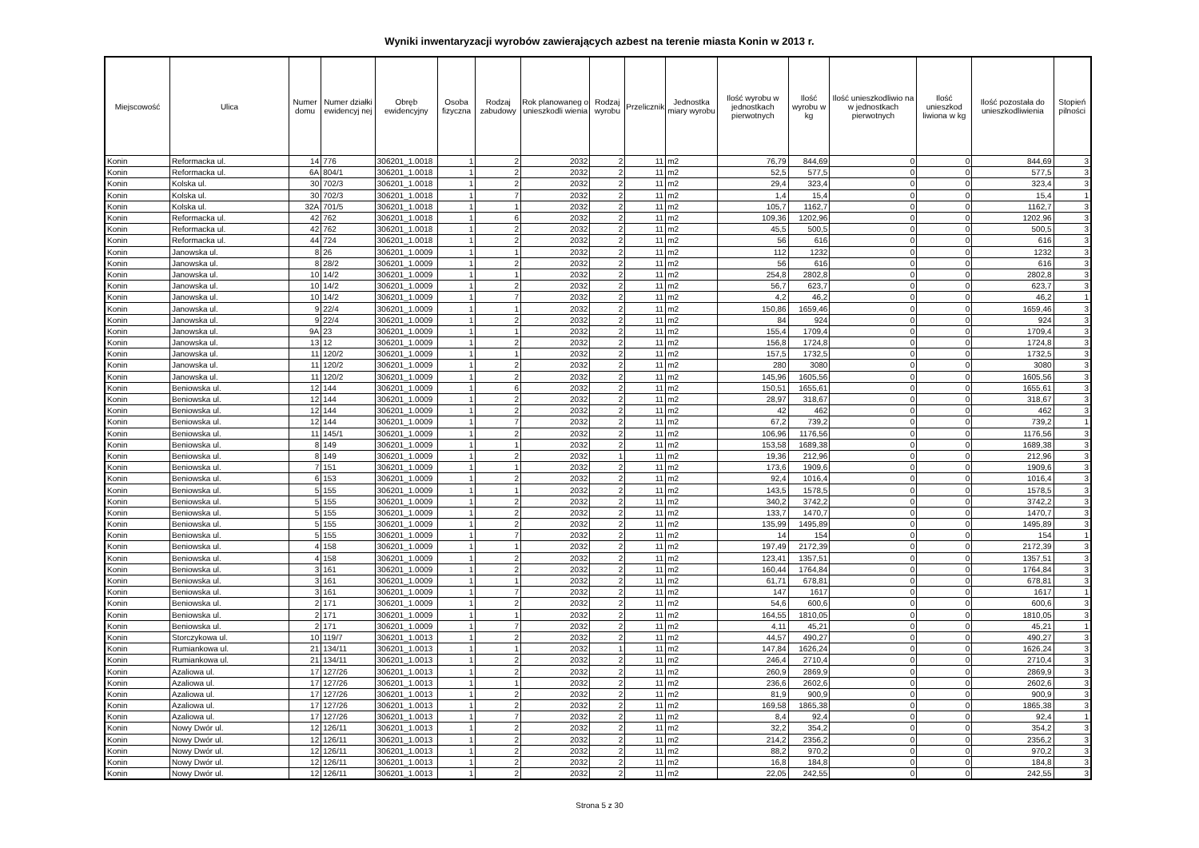Wyniki inwentaryzacji wyrobów zawierających azbest na terenie miasta Konin w 2013 r.
| Miejscowość | Ulica | Numer domu | Numer działki ewidencyj nej | Obręb ewidencyjny | Osoba fizyczna | Rodzaj zabudowy | Rok planowaneg o unieszkodli wienia | Rodzaj wyrobu | Przelicznik | Jednostka miary wyrobu | Ilość wyrobu w jednostkach pierwotnych | Ilość wyrobu w kg | Ilość unieszkodliwio na w jednostkach pierwotnych | Ilość unieszkod liwiona w kg | Ilość pozostała do unieszkodliwienia | Stopień pilności |
| --- | --- | --- | --- | --- | --- | --- | --- | --- | --- | --- | --- | --- | --- | --- | --- | --- |
| Konin | Reformacka ul. | 14 | 776 | 306201_1.0018 | 1 | 2 | 2032 | 2 | 11 | m2 | 76,79 | 844,69 | 0 | 0 | 844,69 | 3 |
| Konin | Reformacka ul. | 6A | 804/1 | 306201_1.0018 | 1 | 2 | 2032 | 2 | 11 | m2 | 52,5 | 577,5 | 0 | 0 | 577,5 | 3 |
| Konin | Kolska ul. | 30 | 702/3 | 306201_1.0018 | 1 | 2 | 2032 | 2 | 11 | m2 | 29,4 | 323,4 | 0 | 0 | 323,4 | 3 |
| Konin | Kolska ul. | 30 | 702/3 | 306201_1.0018 | 1 | 7 | 2032 | 2 | 11 | m2 | 1,4 | 15,4 | 0 | 0 | 15,4 | 1 |
| Konin | Kolska ul. | 32A | 701/5 | 306201_1.0018 | 1 | 1 | 2032 | 2 | 11 | m2 | 105,7 | 1162,7 | 0 | 0 | 1162,7 | 3 |
| Konin | Reformacka ul. | 42 | 762 | 306201_1.0018 | 1 | 6 | 2032 | 2 | 11 | m2 | 109,36 | 1202,96 | 0 | 0 | 1202,96 | 3 |
| Konin | Reformacka ul. | 42 | 762 | 306201_1.0018 | 1 | 2 | 2032 | 2 | 11 | m2 | 45,5 | 500,5 | 0 | 0 | 500,5 | 3 |
| Konin | Reformacka ul. | 44 | 724 | 306201_1.0018 | 1 | 2 | 2032 | 2 | 11 | m2 | 56 | 616 | 0 | 0 | 616 | 3 |
| Konin | Janowska ul. | 8 | 26 | 306201_1.0009 | 1 | 1 | 2032 | 2 | 11 | m2 | 112 | 1232 | 0 | 0 | 1232 | 3 |
| Konin | Janowska ul. | 8 | 28/2 | 306201_1.0009 | 1 | 2 | 2032 | 2 | 11 | m2 | 56 | 616 | 0 | 0 | 616 | 3 |
| Konin | Janowska ul. | 10 | 14/2 | 306201_1.0009 | 1 | 1 | 2032 | 2 | 11 | m2 | 254,8 | 2802,8 | 0 | 0 | 2802,8 | 3 |
| Konin | Janowska ul. | 10 | 14/2 | 306201_1.0009 | 1 | 2 | 2032 | 2 | 11 | m2 | 56,7 | 623,7 | 0 | 0 | 623,7 | 3 |
| Konin | Janowska ul. | 10 | 14/2 | 306201_1.0009 | 1 | 7 | 2032 | 2 | 11 | m2 | 4,2 | 46,2 | 0 | 0 | 46,2 | 1 |
| Konin | Janowska ul. | 9 | 22/4 | 306201_1.0009 | 1 | 1 | 2032 | 2 | 11 | m2 | 150,86 | 1659,46 | 0 | 0 | 1659,46 | 3 |
| Konin | Janowska ul. | 9 | 22/4 | 306201_1.0009 | 1 | 2 | 2032 | 2 | 11 | m2 | 84 | 924 | 0 | 0 | 924 | 3 |
| Konin | Janowska ul. | 9A | 23 | 306201_1.0009 | 1 | 1 | 2032 | 2 | 11 | m2 | 155,4 | 1709,4 | 0 | 0 | 1709,4 | 3 |
| Konin | Janowska ul. | 13 | 12 | 306201_1.0009 | 1 | 2 | 2032 | 2 | 11 | m2 | 156,8 | 1724,8 | 0 | 0 | 1724,8 | 3 |
| Konin | Janowska ul. | 11 | 120/2 | 306201_1.0009 | 1 | 1 | 2032 | 2 | 11 | m2 | 157,5 | 1732,5 | 0 | 0 | 1732,5 | 3 |
| Konin | Janowska ul. | 11 | 120/2 | 306201_1.0009 | 1 | 2 | 2032 | 2 | 11 | m2 | 280 | 3080 | 0 | 0 | 3080 | 3 |
| Konin | Janowska ul. | 11 | 120/2 | 306201_1.0009 | 1 | 2 | 2032 | 2 | 11 | m2 | 145,96 | 1605,56 | 0 | 0 | 1605,56 | 3 |
| Konin | Beniowska ul. | 12 | 144 | 306201_1.0009 | 1 | 6 | 2032 | 2 | 11 | m2 | 150,51 | 1655,61 | 0 | 0 | 1655,61 | 3 |
| Konin | Beniowska ul. | 12 | 144 | 306201_1.0009 | 1 | 2 | 2032 | 2 | 11 | m2 | 28,97 | 318,67 | 0 | 0 | 318,67 | 3 |
| Konin | Beniowska ul. | 12 | 144 | 306201_1.0009 | 1 | 2 | 2032 | 2 | 11 | m2 | 42 | 462 | 0 | 0 | 462 | 3 |
| Konin | Beniowska ul. | 12 | 144 | 306201_1.0009 | 1 | 7 | 2032 | 2 | 11 | m2 | 67,2 | 739,2 | 0 | 0 | 739,2 | 1 |
| Konin | Beniowska ul. | 11 | 145/1 | 306201_1.0009 | 1 | 2 | 2032 | 2 | 11 | m2 | 106,96 | 1176,56 | 0 | 0 | 1176,56 | 3 |
| Konin | Beniowska ul. | 8 | 149 | 306201_1.0009 | 1 | 1 | 2032 | 2 | 11 | m2 | 153,58 | 1689,38 | 0 | 0 | 1689,38 | 3 |
| Konin | Beniowska ul. | 8 | 149 | 306201_1.0009 | 1 | 2 | 2032 | 1 | 11 | m2 | 19,36 | 212,96 | 0 | 0 | 212,96 | 3 |
| Konin | Beniowska ul. | 7 | 151 | 306201_1.0009 | 1 | 1 | 2032 | 2 | 11 | m2 | 173,6 | 1909,6 | 0 | 0 | 1909,6 | 3 |
| Konin | Beniowska ul. | 6 | 153 | 306201_1.0009 | 1 | 2 | 2032 | 2 | 11 | m2 | 92,4 | 1016,4 | 0 | 0 | 1016,4 | 3 |
| Konin | Beniowska ul. | 5 | 155 | 306201_1.0009 | 1 | 1 | 2032 | 2 | 11 | m2 | 143,5 | 1578,5 | 0 | 0 | 1578,5 | 3 |
| Konin | Beniowska ul. | 5 | 155 | 306201_1.0009 | 1 | 2 | 2032 | 2 | 11 | m2 | 340,2 | 3742,2 | 0 | 0 | 3742,2 | 3 |
| Konin | Beniowska ul. | 5 | 155 | 306201_1.0009 | 1 | 2 | 2032 | 2 | 11 | m2 | 133,7 | 1470,7 | 0 | 0 | 1470,7 | 3 |
| Konin | Beniowska ul. | 5 | 155 | 306201_1.0009 | 1 | 2 | 2032 | 2 | 11 | m2 | 135,99 | 1495,89 | 0 | 0 | 1495,89 | 3 |
| Konin | Beniowska ul. | 5 | 155 | 306201_1.0009 | 1 | 7 | 2032 | 2 | 11 | m2 | 14 | 154 | 0 | 0 | 154 | 1 |
| Konin | Beniowska ul. | 4 | 158 | 306201_1.0009 | 1 | 1 | 2032 | 2 | 11 | m2 | 197,49 | 2172,39 | 0 | 0 | 2172,39 | 3 |
| Konin | Beniowska ul. | 4 | 158 | 306201_1.0009 | 1 | 2 | 2032 | 2 | 11 | m2 | 123,41 | 1357,51 | 0 | 0 | 1357,51 | 3 |
| Konin | Beniowska ul. | 3 | 161 | 306201_1.0009 | 1 | 2 | 2032 | 2 | 11 | m2 | 160,44 | 1764,84 | 0 | 0 | 1764,84 | 3 |
| Konin | Beniowska ul. | 3 | 161 | 306201_1.0009 | 1 | 1 | 2032 | 2 | 11 | m2 | 61,71 | 678,81 | 0 | 0 | 678,81 | 3 |
| Konin | Beniowska ul. | 3 | 161 | 306201_1.0009 | 1 | 7 | 2032 | 2 | 11 | m2 | 147 | 1617 | 0 | 0 | 1617 | 1 |
| Konin | Beniowska ul. | 2 | 171 | 306201_1.0009 | 1 | 2 | 2032 | 2 | 11 | m2 | 54,6 | 600,6 | 0 | 0 | 600,6 | 3 |
| Konin | Beniowska ul. | 2 | 171 | 306201_1.0009 | 1 | 1 | 2032 | 2 | 11 | m2 | 164,55 | 1810,05 | 0 | 0 | 1810,05 | 3 |
| Konin | Beniowska ul. | 2 | 171 | 306201_1.0009 | 1 | 7 | 2032 | 2 | 11 | m2 | 4,11 | 45,21 | 0 | 0 | 45,21 | 1 |
| Konin | Storczykowa ul. | 10 | 119/7 | 306201_1.0013 | 1 | 2 | 2032 | 2 | 11 | m2 | 44,57 | 490,27 | 0 | 0 | 490,27 | 3 |
| Konin | Rumiankowa ul. | 21 | 134/11 | 306201_1.0013 | 1 | 1 | 2032 | 1 | 11 | m2 | 147,84 | 1626,24 | 0 | 0 | 1626,24 | 3 |
| Konin | Rumiankowa ul. | 21 | 134/11 | 306201_1.0013 | 1 | 2 | 2032 | 2 | 11 | m2 | 246,4 | 2710,4 | 0 | 0 | 2710,4 | 3 |
| Konin | Azaliowa ul. | 17 | 127/26 | 306201_1.0013 | 1 | 2 | 2032 | 2 | 11 | m2 | 260,9 | 2869,9 | 0 | 0 | 2869,9 | 3 |
| Konin | Azaliowa ul. | 17 | 127/26 | 306201_1.0013 | 1 | 1 | 2032 | 2 | 11 | m2 | 236,6 | 2602,6 | 0 | 0 | 2602,6 | 3 |
| Konin | Azaliowa ul. | 17 | 127/26 | 306201_1.0013 | 1 | 2 | 2032 | 2 | 11 | m2 | 81,9 | 900,9 | 0 | 0 | 900,9 | 3 |
| Konin | Azaliowa ul. | 17 | 127/26 | 306201_1.0013 | 1 | 2 | 2032 | 2 | 11 | m2 | 169,58 | 1865,38 | 0 | 0 | 1865,38 | 3 |
| Konin | Azaliowa ul. | 17 | 127/26 | 306201_1.0013 | 1 | 7 | 2032 | 2 | 11 | m2 | 8,4 | 92,4 | 0 | 0 | 92,4 | 1 |
| Konin | Nowy Dwór ul. | 12 | 126/11 | 306201_1.0013 | 1 | 2 | 2032 | 2 | 11 | m2 | 32,2 | 354,2 | 0 | 0 | 354,2 | 3 |
| Konin | Nowy Dwór ul. | 12 | 126/11 | 306201_1.0013 | 1 | 2 | 2032 | 2 | 11 | m2 | 214,2 | 2356,2 | 0 | 0 | 2356,2 | 3 |
| Konin | Nowy Dwór ul. | 12 | 126/11 | 306201_1.0013 | 1 | 2 | 2032 | 2 | 11 | m2 | 88,2 | 970,2 | 0 | 0 | 970,2 | 3 |
| Konin | Nowy Dwór ul. | 12 | 126/11 | 306201_1.0013 | 1 | 2 | 2032 | 2 | 11 | m2 | 16,8 | 184,8 | 0 | 0 | 184,8 | 3 |
| Konin | Nowy Dwór ul. | 12 | 126/11 | 306201_1.0013 | 1 | 2 | 2032 | 2 | 11 | m2 | 22,05 | 242,55 | 0 | 0 | 242,55 | 3 |
Strona 5 z 30